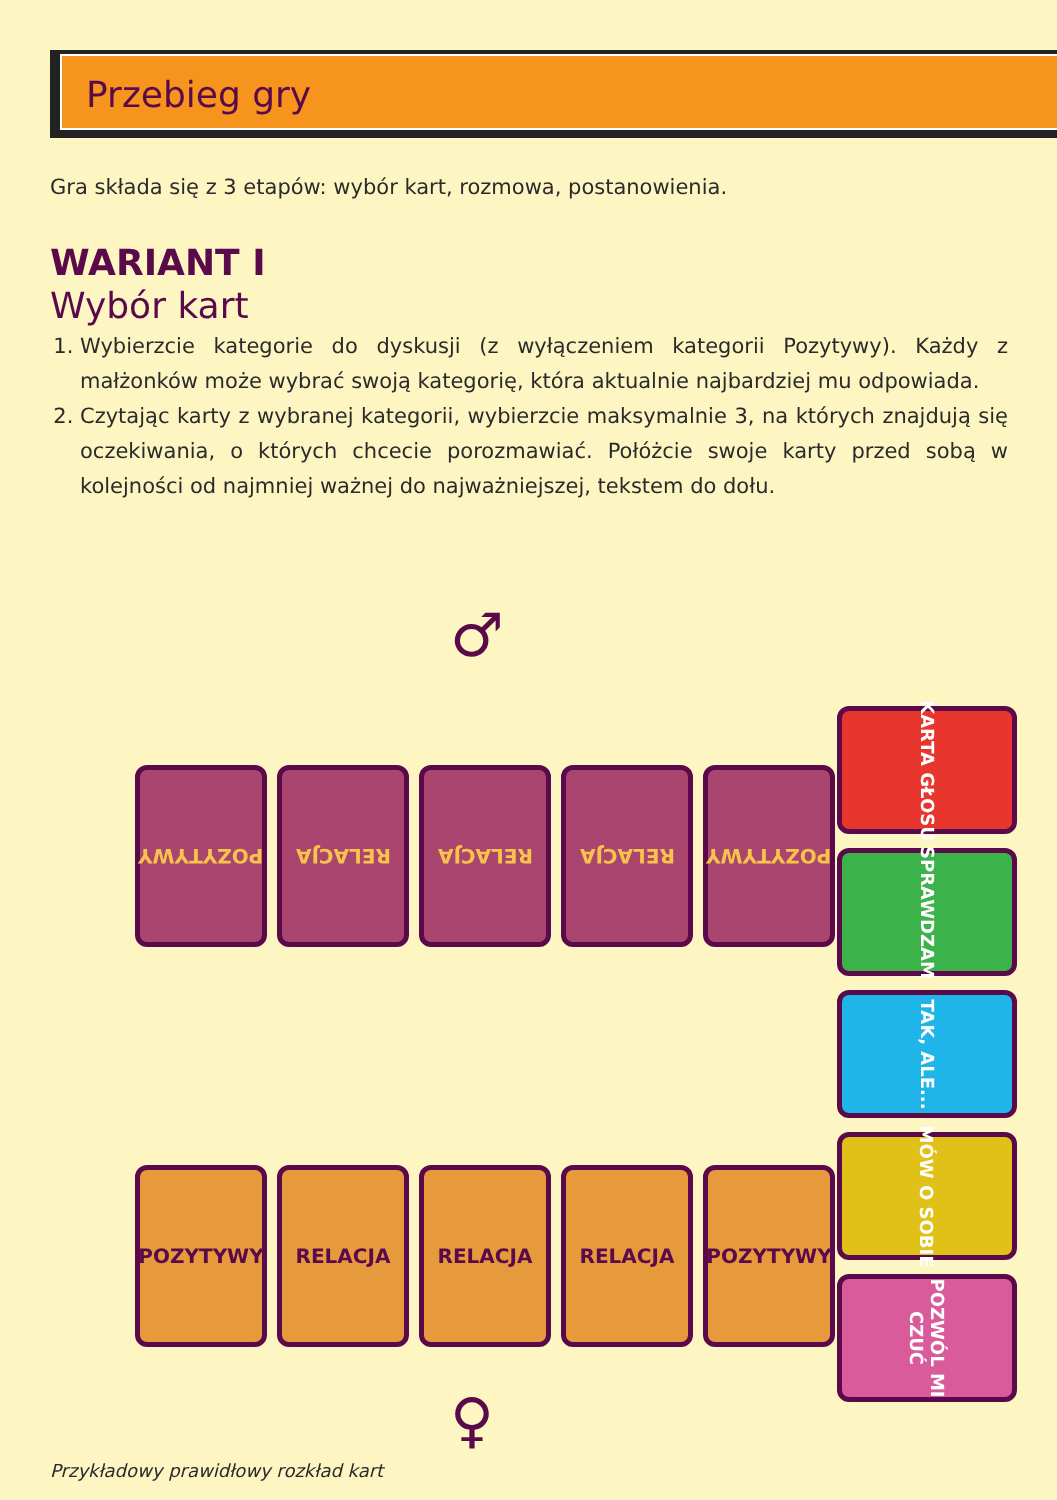Przebieg gry
Gra składa się z 3 etapów: wybór kart, rozmowa, postanowienia.
WARIANT I
Wybór kart
1. Wybierzcie kategorie do dyskusji (z wyłączeniem kategorii Pozytywy). Każdy z małżonków może wybrać swoją kategorię, która aktualnie najbardziej mu odpowiada.
2. Czytając karty z wybranej kategorii, wybierzcie maksymalnie 3, na których znajdują się oczekiwania, o których chcecie porozmawiać. Połóżcie swoje karty przed sobą w kolejności od najmniej ważnej do najważniejszej, tekstem do dołu.
♂
POZYTYWY RELACJA RELACJA RELACJA POZYTYWY
POZYTYWY RELACJA RELACJA RELACJA POZYTYWY
KARTA GŁOSU
SPRAWDZAM
TAK, ALE...
MÓW O SOBIE
POZWÓL MI CZUĆ
♀
Przykładowy prawidłowy rozkład kart